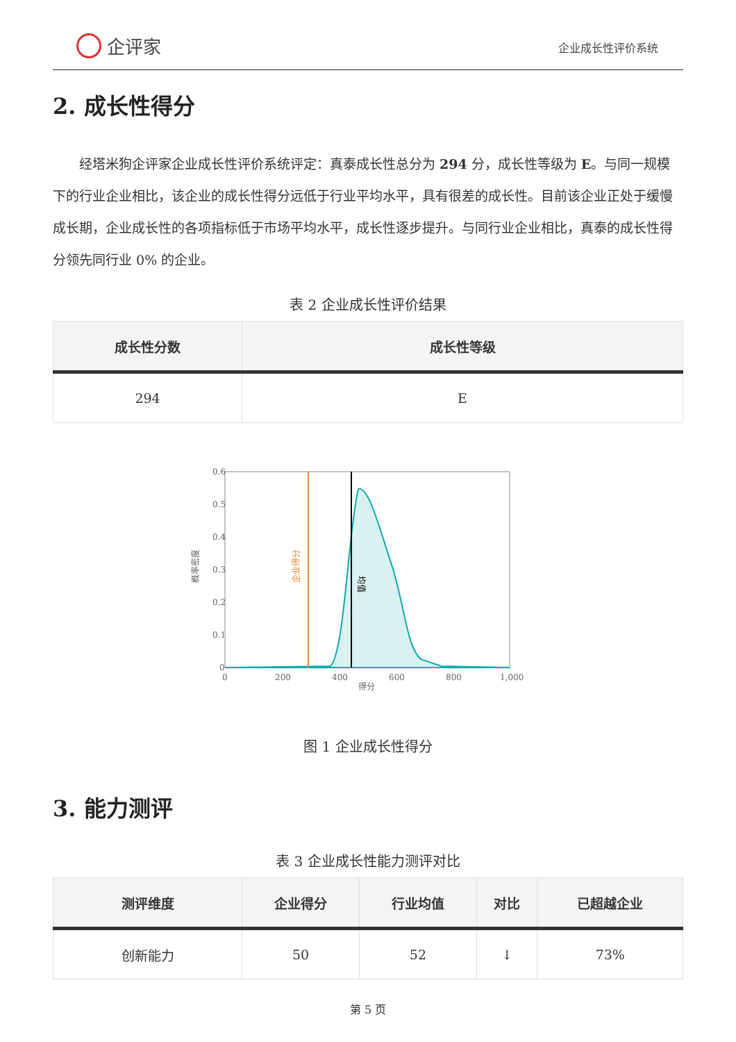企评家
企业成长性评价系统
2. 成长性得分
经塔米狗企评家企业成长性评价系统评定：真泰成长性总分为 294 分，成长性等级为 E。与同一规模下的行业企业相比，该企业的成长性得分远低于行业平均水平，具有很差的成长性。目前该企业正处于缓慢成长期，企业成长性的各项指标低于市场平均水平，成长性逐步提升。与同行业企业相比，真泰的成长性得分领先同行业 0% 的企业。
表 2 企业成长性评价结果
| 成长性分数 | 成长性等级 |
| --- | --- |
| 294 | E |
0.6
0.5
0.4
0.3
0.2
0.1
0
0
200
400
600
800
1,000
得分
概率密度
企业得分
均值
图 1 企业成长性得分
3. 能力测评
表 3 企业成长性能力测评对比
| 测评维度 | 企业得分 | 行业均值 | 对比 | 已超越企业 |
| --- | --- | --- | --- | --- |
| 创新能力 | 50 | 52 | ↓ | 73% |
第 5 页